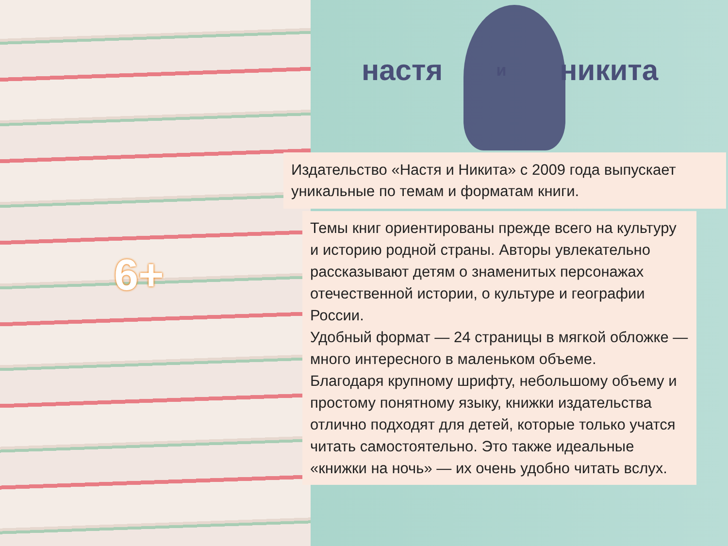настя и никита
6+
Издательство «Настя и Никита» с 2009 года выпускает уникальные по темам и форматам книги.
Темы книг ориентированы прежде всего на культуру и историю родной страны. Авторы увлекательно рассказывают детям о знаменитых персонажах отечественной истории, о культуре и географии России.
Удобный формат — 24 страницы в мягкой обложке — много интересного в маленьком объеме.
Благодаря крупному шрифту, небольшому объему и простому понятному языку, книжки издательства отлично подходят для детей, которые только учатся читать самостоятельно. Это также идеальные «книжки на ночь» — их очень удобно читать вслух.